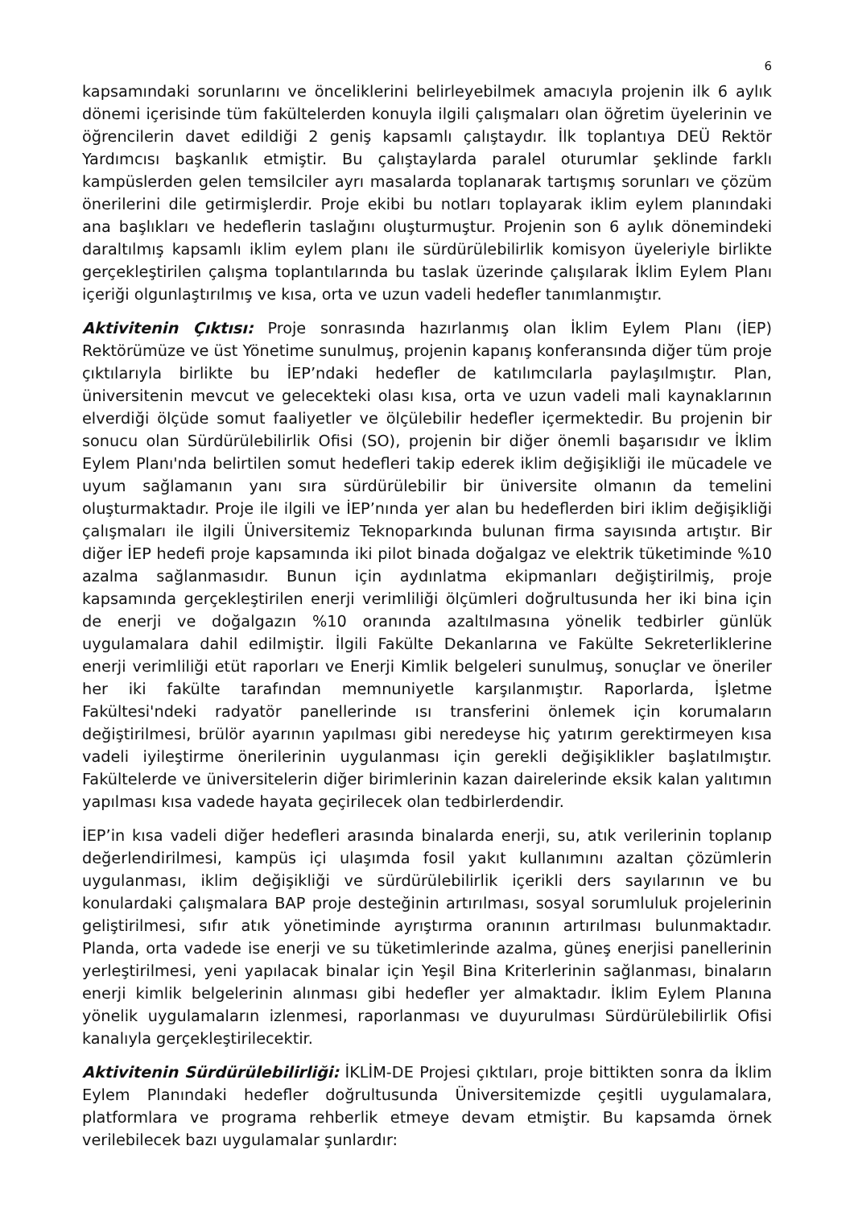6
kapsamındaki sorunlarını ve önceliklerini belirleyebilmek amacıyla projenin ilk 6 aylık dönemi içerisinde tüm fakültelerden konuyla ilgili çalışmaları olan öğretim üyelerinin ve öğrencilerin davet edildiği 2 geniş kapsamlı çalıştaydır. İlk toplantıya DEÜ Rektör Yardımcısı başkanlık etmiştir. Bu çalıştaylarda paralel oturumlar şeklinde farklı kampüslerden gelen temsilciler ayrı masalarda toplanarak tartışmış sorunları ve çözüm önerilerini dile getirmişlerdir. Proje ekibi bu notları toplayarak iklim eylem planındaki ana başlıkları ve hedeflerin taslağını oluşturmuştur. Projenin son 6 aylık dönemindeki daraltılmış kapsamlı iklim eylem planı ile sürdürülebilirlik komisyon üyeleriyle birlikte gerçekleştirilen çalışma toplantılarında bu taslak üzerinde çalışılarak İklim Eylem Planı içeriği olgunlaştırılmış ve kısa, orta ve uzun vadeli hedefler tanımlanmıştır.
Aktivitenin Çıktısı: Proje sonrasında hazırlanmış olan İklim Eylem Planı (İEP) Rektörümüze ve üst Yönetime sunulmuş, projenin kapanış konferansında diğer tüm proje çıktılarıyla birlikte bu İEP’ndaki hedefler de katılımcılarla paylaşılmıştır. Plan, üniversitenin mevcut ve gelecekteki olası kısa, orta ve uzun vadeli mali kaynaklarının elverdiği ölçüde somut faaliyetler ve ölçülebilir hedefler içermektedir. Bu projenin bir sonucu olan Sürdürülebilirlik Ofisi (SO), projenin bir diğer önemli başarısıdır ve İklim Eylem Planı'nda belirtilen somut hedefleri takip ederek iklim değişikliği ile mücadele ve uyum sağlamanın yanı sıra sürdürülebilir bir üniversite olmanın da temelini oluşturmaktadır. Proje ile ilgili ve İEP’nında yer alan bu hedeflerden biri iklim değişikliği çalışmaları ile ilgili Üniversitemiz Teknoparkında bulunan firma sayısında artıştır. Bir diğer İEP hedefi proje kapsamında iki pilot binada doğalgaz ve elektrik tüketiminde %10 azalma sağlanmasıdır. Bunun için aydınlatma ekipmanları değiştirilmiş, proje kapsamında gerçekleştirilen enerji verimliliği ölçümleri doğrultusunda her iki bina için de enerji ve doğalgazın %10 oranında azaltılmasına yönelik tedbirler günlük uygulamalara dahil edilmiştir. İlgili Fakülte Dekanlarına ve Fakülte Sekreterliklerine enerji verimliliği etüt raporları ve Enerji Kimlik belgeleri sunulmuş, sonuçlar ve öneriler her iki fakülte tarafından memnuniyetle karşılanmıştır. Raporlarda, İşletme Fakültesi'ndeki radyatör panellerinde ısı transferini önlemek için korumaların değiştirilmesi, brülör ayarının yapılması gibi neredeyse hiç yatırım gerektirmeyen kısa vadeli iyileştirme önerilerinin uygulanması için gerekli değişiklikler başlatılmıştır. Fakültelerde ve üniversitelerin diğer birimlerinin kazan dairelerinde eksik kalan yalıtımın yapılması kısa vadede hayata geçirilecek olan tedbirlerdendir.
İEP’in kısa vadeli diğer hedefleri arasında binalarda enerji, su, atık verilerinin toplanıp değerlendirilmesi, kampüs içi ulaşımda fosil yakıt kullanımını azaltan çözümlerin uygulanması, iklim değişikliği ve sürdürülebilirlik içerikli ders sayılarının ve bu konulardaki çalışmalara BAP proje desteğinin artırılması, sosyal sorumluluk projelerinin geliştirilmesi, sıfır atık yönetiminde ayrıştırma oranının artırılması bulunmaktadır. Planda, orta vadede ise enerji ve su tüketimlerinde azalma, güneş enerjisi panellerinin yerleştirilmesi, yeni yapılacak binalar için Yeşil Bina Kriterlerinin sağlanması, binaların enerji kimlik belgelerinin alınması gibi hedefler yer almaktadır. İklim Eylem Planına yönelik uygulamaların izlenmesi, raporlanması ve duyurulması Sürdürülebilirlik Ofisi kanalıyla gerçekleştirilecektir.
Aktivitenin Sürdürülebilirliği: İKLİM-DE Projesi çıktıları, proje bittikten sonra da İklim Eylem Planındaki hedefler doğrultusunda Üniversitemizde çeşitli uygulamalara, platformlara ve programa rehberlik etmeye devam etmiştir. Bu kapsamda örnek verilebilecek bazı uygulamalar şunlardır: